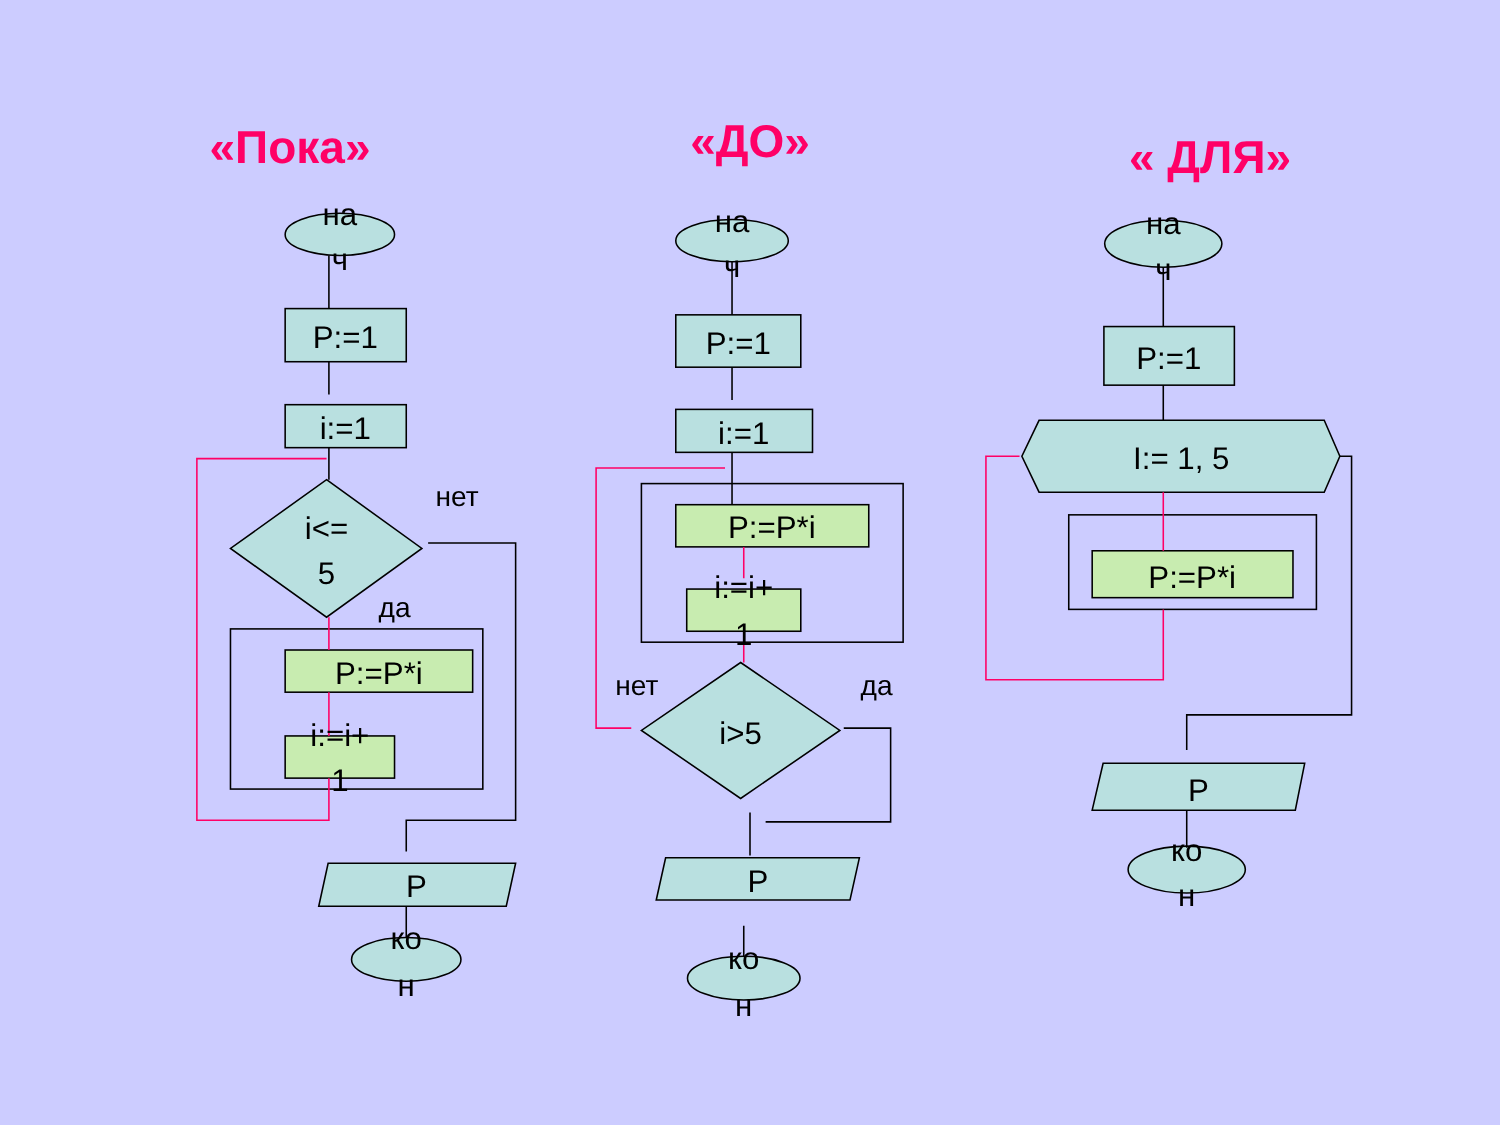на
ч
P:=1
i:=1
i<=
5
нет
да
P:=P*i
i:=i+
1
P
ко
н
на
ч
P:=1
i:=1
P:=P*i
i:=i+
1
i>5
нет
да
P
ко
н
на
ч
P:=1
I:= 1, 5
P:=P*i
P
ко
н
«Пока»
«ДО»
« ДЛЯ»